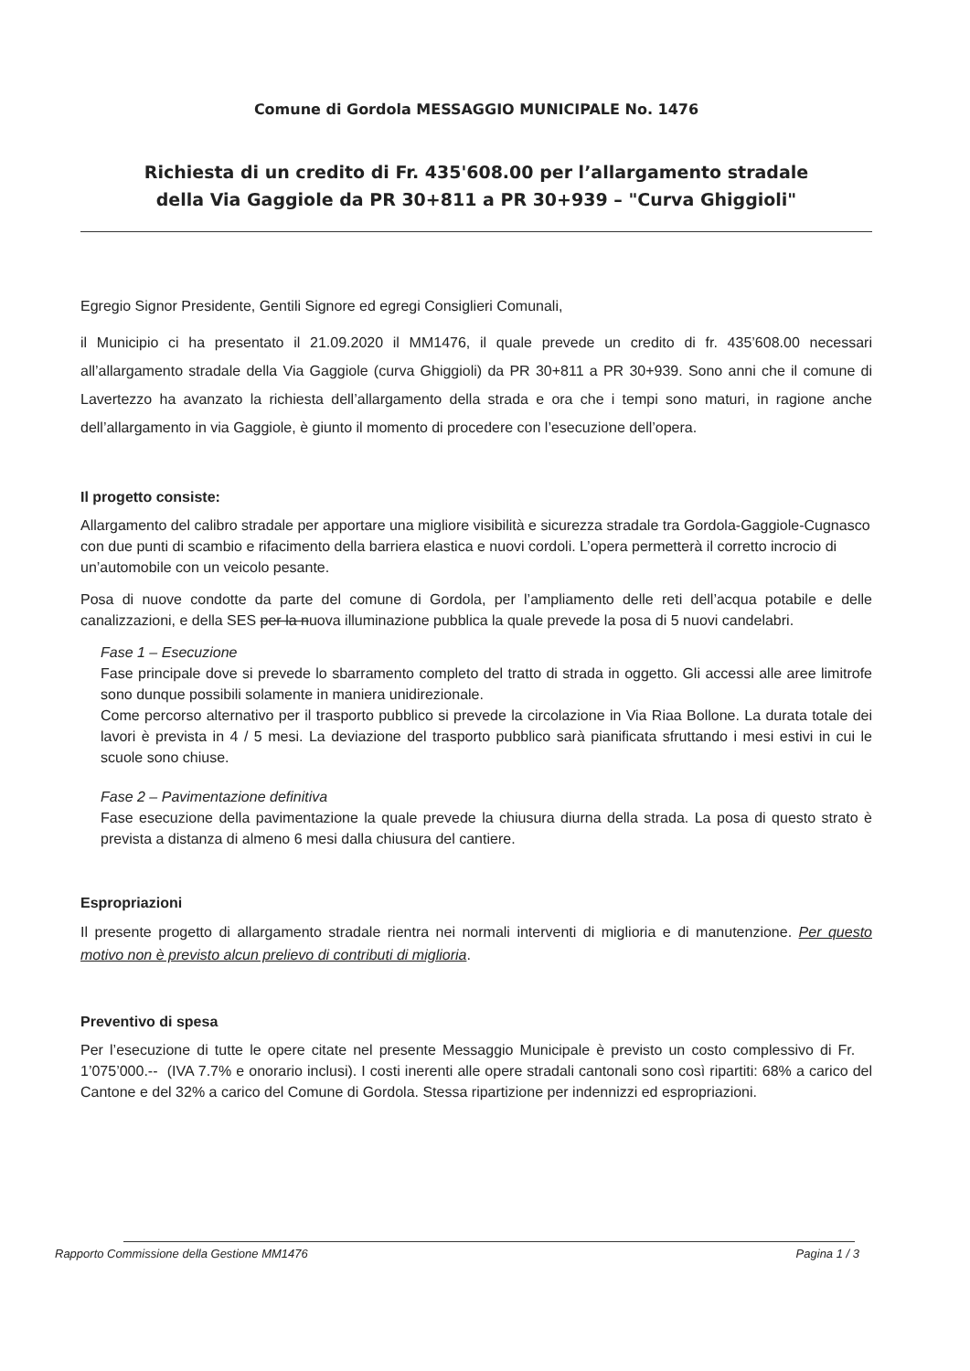Comune di Gordola MESSAGGIO MUNICIPALE No. 1476
Richiesta di un credito di Fr. 435'608.00 per l’allargamento stradale
della Via Gaggiole da PR 30+811 a PR 30+939 – "Curva Ghiggioli"
Egregio Signor Presidente, Gentili Signore ed egregi Consiglieri Comunali,
il Municipio ci ha presentato il 21.09.2020 il MM1476, il quale prevede un credito di fr. 435’608.00 necessari all’allargamento stradale della Via Gaggiole (curva Ghiggioli) da PR 30+811 a PR 30+939. Sono anni che il comune di Lavertezzo ha avanzato la richiesta dell’allargamento della strada e ora che i tempi sono maturi, in ragione anche dell’allargamento in via Gaggiole, è giunto il momento di procedere con l’esecuzione dell’opera.
Il progetto consiste:
Allargamento del calibro stradale per apportare una migliore visibilità e sicurezza stradale tra Gordola-Gaggiole-Cugnasco con due punti di scambio e rifacimento della barriera elastica e nuovi cordoli. L’opera permetterà il corretto incrocio di un’automobile con un veicolo pesante.
Posa di nuove condotte da parte del comune di Gordola, per l’ampliamento delle reti dell’acqua potabile e delle canalizzazioni, e della SES per la nuova illuminazione pubblica la quale prevede la posa di 5 nuovi candelabri.
Fase 1 – Esecuzione
Fase principale dove si prevede lo sbarramento completo del tratto di strada in oggetto. Gli accessi alle aree limitrofe sono dunque possibili solamente in maniera unidirezionale.
Come percorso alternativo per il trasporto pubblico si prevede la circolazione in Via Riaa Bollone. La durata totale dei lavori è prevista in 4 / 5 mesi. La deviazione del trasporto pubblico sarà pianificata sfruttando i mesi estivi in cui le scuole sono chiuse.
Fase 2 – Pavimentazione definitiva
Fase esecuzione della pavimentazione la quale prevede la chiusura diurna della strada. La posa di questo strato è prevista a distanza di almeno 6 mesi dalla chiusura del cantiere.
Espropriazioni
Il presente progetto di allargamento stradale rientra nei normali interventi di miglioria e di manutenzione. Per questo motivo non è previsto alcun prelievo di contributi di miglioria.
Preventivo di spesa
Per l’esecuzione di tutte le opere citate nel presente Messaggio Municipale è previsto un costo complessivo di Fr. 1’075’000.-- (IVA 7.7% e onorario inclusi). I costi inerenti alle opere stradali cantonali sono così ripartiti: 68% a carico del Cantone e del 32% a carico del Comune di Gordola. Stessa ripartizione per indennizzi ed espropriazioni.
Rapporto Commissione della Gestione MM1476 Pagina 1 / 3